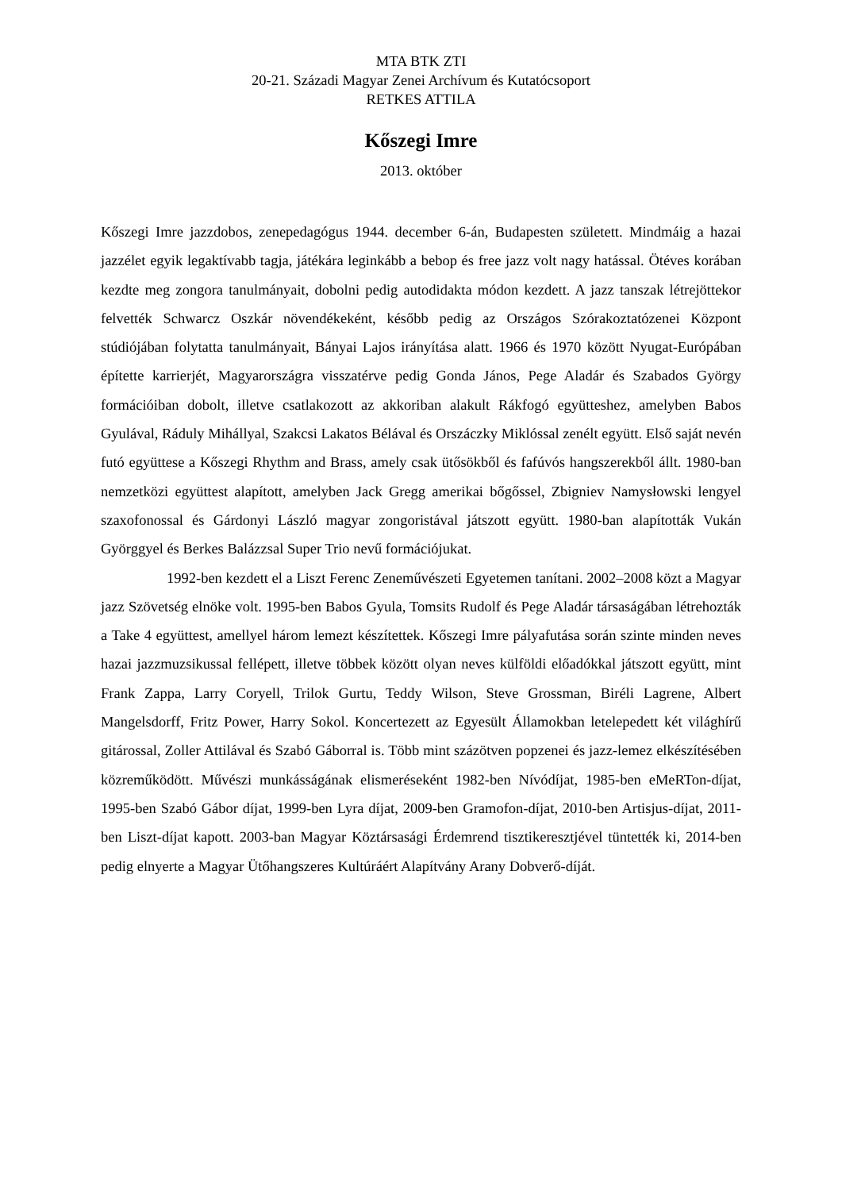MTA BTK ZTI
20-21. Századi Magyar Zenei Archívum és Kutatócsoport
RETKES ATTILA
Kőszegi Imre
2013. október
Kőszegi Imre jazzdobos, zenepedagógus 1944. december 6-án, Budapesten született. Mindmáig a hazai jazzélet egyik legaktívabb tagja, játékára leginkább a bebop és free jazz volt nagy hatással. Ötéves korában kezdte meg zongora tanulmányait, dobolni pedig autodidakta módon kezdett. A jazz tanszak létrejöttekor felvették Schwarcz Oszkár növendékeként, később pedig az Országos Szórakoztatózenei Központ stúdiójában folytatta tanulmányait, Bányai Lajos irányítása alatt. 1966 és 1970 között Nyugat-Európában építette karrierjét, Magyarországra visszatérve pedig Gonda János, Pege Aladár és Szabados György formációiban dobolt, illetve csatlakozott az akkoriban alakult Rákfogó együtteshez, amelyben Babos Gyulával, Ráduly Mihállyal, Szakcsi Lakatos Bélával és Orszáczky Miklóssal zenélt együtt. Első saját nevén futó együttese a Kőszegi Rhythm and Brass, amely csak ütősökből és fafúvós hangszerekből állt. 1980-ban nemzetközi együttest alapított, amelyben Jack Gregg amerikai bőgőssel, Zbigniev Namysłowski lengyel szaxofonossal és Gárdonyi László magyar zongoristával játszott együtt. 1980-ban alapították Vukán Györggyel és Berkes Balázzsal Super Trio nevű formációjukat.
1992-ben kezdett el a Liszt Ferenc Zeneművészeti Egyetemen tanítani. 2002–2008 közt a Magyar jazz Szövetség elnöke volt. 1995-ben Babos Gyula, Tomsits Rudolf és Pege Aladár társaságában létrehozták a Take 4 együttest, amellyel három lemezt készítettek. Kőszegi Imre pályafutása során szinte minden neves hazai jazzmuzsikussal fellépett, illetve többek között olyan neves külföldi előadókkal játszott együtt, mint Frank Zappa, Larry Coryell, Trilok Gurtu, Teddy Wilson, Steve Grossman, Biréli Lagrene, Albert Mangelsdorff, Fritz Power, Harry Sokol. Koncertezett az Egyesült Államokban letelepedett két világhírű gitárossal, Zoller Attilával és Szabó Gáborral is. Több mint százötven popzenei és jazz-lemez elkészítésében közreműködött. Művészi munkásságának elismeréseként 1982-ben Nívódíjat, 1985-ben eMeRTon-díjat, 1995-ben Szabó Gábor díjat, 1999-ben Lyra díjat, 2009-ben Gramofon-díjat, 2010-ben Artisjus-díjat, 2011-ben Liszt-díjat kapott. 2003-ban Magyar Köztársasági Érdemrend tisztikeresztjével tüntették ki, 2014-ben pedig elnyerte a Magyar Ütőhangszeres Kultúráért Alapítvány Arany Dobverő-díját.